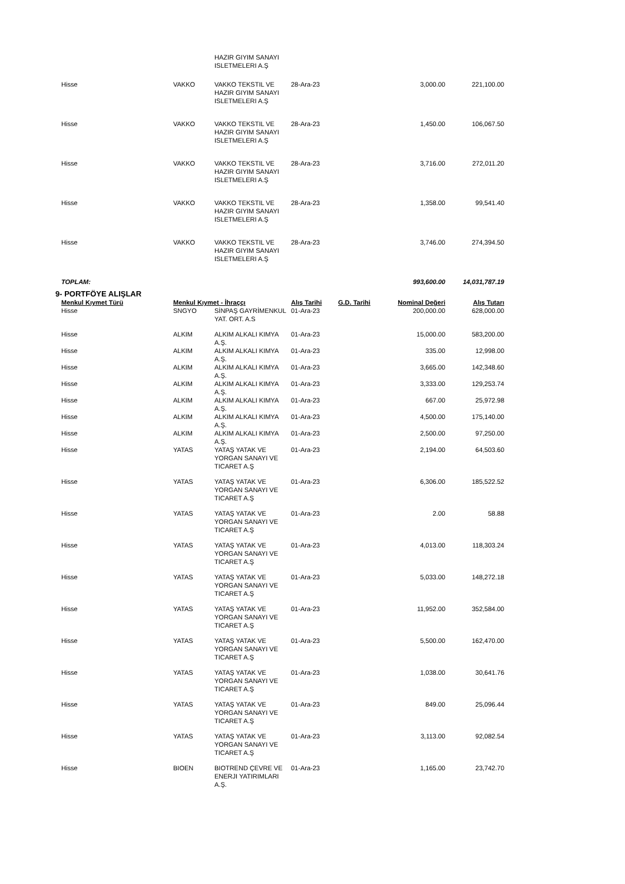| | | HAZIR GIYIM SANAYI ISLETMELERI A.Ş | | | | |
| Hisse | VAKKO | VAKKO TEKSTIL VE HAZIR GIYIM SANAYI ISLETMELERI A.Ş | 28-Ara-23 | | 3,000.00 | 221,100.00 |
| Hisse | VAKKO | VAKKO TEKSTIL VE HAZIR GIYIM SANAYI ISLETMELERI A.Ş | 28-Ara-23 | | 1,450.00 | 106,067.50 |
| Hisse | VAKKO | VAKKO TEKSTIL VE HAZIR GIYIM SANAYI ISLETMELERI A.Ş | 28-Ara-23 | | 3,716.00 | 272,011.20 |
| Hisse | VAKKO | VAKKO TEKSTIL VE HAZIR GIYIM SANAYI ISLETMELERI A.Ş | 28-Ara-23 | | 1,358.00 | 99,541.40 |
| Hisse | VAKKO | VAKKO TEKSTIL VE HAZIR GIYIM SANAYI ISLETMELERI A.Ş | 28-Ara-23 | | 3,746.00 | 274,394.50 |
| TOPLAM: | | | | | 993,600.00 | 14,031,787.19 |
9- PORTFÖYE ALIŞLAR
| Menkul Kıymet Türü | Menkul Kıymet - İhraççı | | Alış Tarihi | G.D. Tarihi | Nominal Değeri | Alış Tutarı |
| --- | --- | --- | --- | --- | --- | --- |
| Hisse | SNGYO | SİNPAŞ GAYRİMENKUL YAT. ORT. A.S | 01-Ara-23 | | 200,000.00 | 628,000.00 |
| Hisse | ALKIM | ALKIM ALKALI KIMYA A.Ş. | 01-Ara-23 | | 15,000.00 | 583,200.00 |
| Hisse | ALKIM | ALKIM ALKALI KIMYA A.Ş. | 01-Ara-23 | | 335.00 | 12,998.00 |
| Hisse | ALKIM | ALKIM ALKALI KIMYA A.Ş. | 01-Ara-23 | | 3,665.00 | 142,348.60 |
| Hisse | ALKIM | ALKIM ALKALI KIMYA A.Ş. | 01-Ara-23 | | 3,333.00 | 129,253.74 |
| Hisse | ALKIM | ALKIM ALKALI KIMYA A.Ş. | 01-Ara-23 | | 667.00 | 25,972.98 |
| Hisse | ALKIM | ALKIM ALKALI KIMYA A.Ş. | 01-Ara-23 | | 4,500.00 | 175,140.00 |
| Hisse | ALKIM | ALKIM ALKALI KIMYA A.Ş. | 01-Ara-23 | | 2,500.00 | 97,250.00 |
| Hisse | YATAS | YATAŞ YATAK VE YORGAN SANAYI VE TICARET A.Ş | 01-Ara-23 | | 2,194.00 | 64,503.60 |
| Hisse | YATAS | YATAŞ YATAK VE YORGAN SANAYI VE TICARET A.Ş | 01-Ara-23 | | 6,306.00 | 185,522.52 |
| Hisse | YATAS | YATAŞ YATAK VE YORGAN SANAYI VE TICARET A.Ş | 01-Ara-23 | | 2.00 | 58.88 |
| Hisse | YATAS | YATAŞ YATAK VE YORGAN SANAYI VE TICARET A.Ş | 01-Ara-23 | | 4,013.00 | 118,303.24 |
| Hisse | YATAS | YATAŞ YATAK VE YORGAN SANAYI VE TICARET A.Ş | 01-Ara-23 | | 5,033.00 | 148,272.18 |
| Hisse | YATAS | YATAŞ YATAK VE YORGAN SANAYI VE TICARET A.Ş | 01-Ara-23 | | 11,952.00 | 352,584.00 |
| Hisse | YATAS | YATAŞ YATAK VE YORGAN SANAYI VE TICARET A.Ş | 01-Ara-23 | | 5,500.00 | 162,470.00 |
| Hisse | YATAS | YATAŞ YATAK VE YORGAN SANAYI VE TICARET A.Ş | 01-Ara-23 | | 1,038.00 | 30,641.76 |
| Hisse | YATAS | YATAŞ YATAK VE YORGAN SANAYI VE TICARET A.Ş | 01-Ara-23 | | 849.00 | 25,096.44 |
| Hisse | YATAS | YATAŞ YATAK VE YORGAN SANAYI VE TICARET A.Ş | 01-Ara-23 | | 3,113.00 | 92,082.54 |
| Hisse | BIOEN | BIOTREND ÇEVRE VE ENERJI YATIRIMLARI A.Ş. | 01-Ara-23 | | 1,165.00 | 23,742.70 |